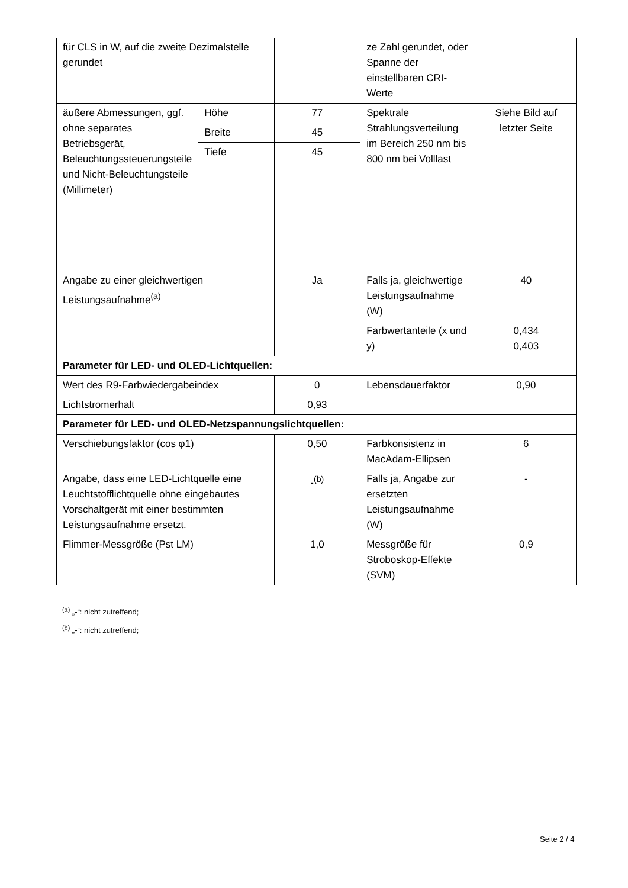| für CLS in W, auf die zweite Dezimalstelle gerundet | | | ze Zahl gerundet, oder Spanne der einstellbaren CRI-Werte | |
| äußere Abmessungen, ggf. ohne separates Betriebsgerät, Beleuchtungssteuerungsteile und Nicht-Beleuchtungsteile (Millimeter) | Höhe | 77 | Spektrale Strahlungsverteilung im Bereich 250 nm bis 800 nm bei Volllast | Siehe Bild auf letzter Seite |
| | Breite | 45 | | |
| | Tiefe | 45 | | |
| Angabe zu einer gleichwertigen Leistungsaufnahme<sup>(a)</sup> | | Ja | Falls ja, gleichwertige Leistungsaufnahme (W) | 40 |
| | | | Farbwertanteile (x und y) | 0,434 0,403 |
| Parameter für LED- und OLED-Lichtquellen: | | | | |
| Wert des R9-Farbwiedergabeindex | | 0 | Lebensdauerfaktor | 0,90 |
| Lichtstromerhalt | | 0,93 | | |
| Parameter für LED- und OLED-Netzspannungslichtquellen: | | | | |
| Verschiebungsfaktor (cos φ1) | | 0,50 | Farbkonsistenz in MacAdam-Ellipsen | 6 |
| Angabe, dass eine LED-Lichtquelle eine Leuchtstofflichtquelle ohne eingebautes Vorschaltgerät mit einer bestimmten Leistungsaufnahme ersetzt. | | -<sup>(b)</sup> | Falls ja, Angabe zur ersetzten Leistungsaufnahme (W) | - |
| Flimmer-Messgröße (Pst LM) | | 1,0 | Messgröße für Stroboskop-Effekte (SVM) | 0,9 |
<sup>(a)</sup> „-“: nicht zutreffend;
<sup>(b)</sup> „-“: nicht zutreffend;
Seite 2 / 4